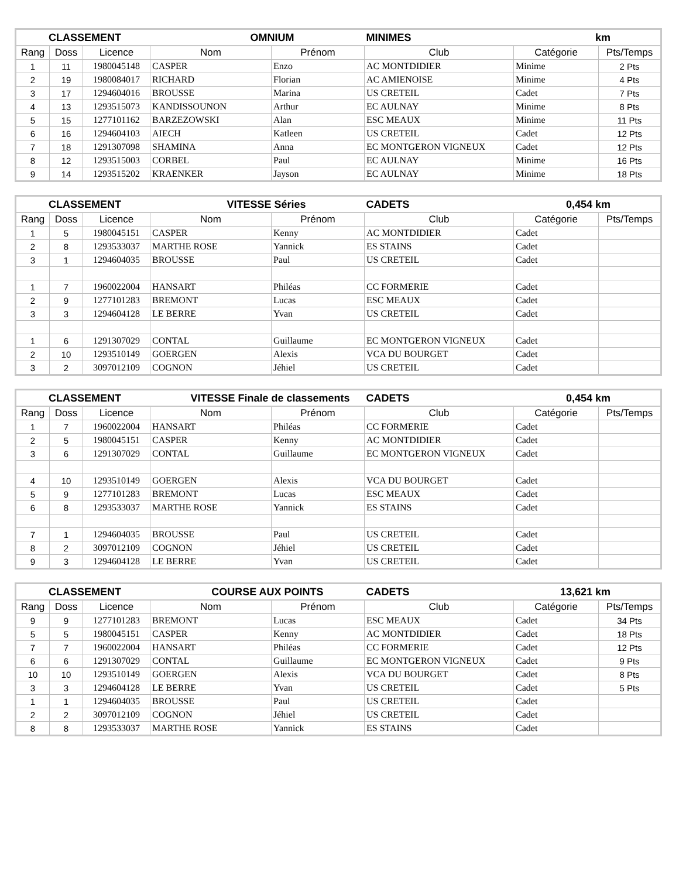| CLASSEMENT | | | OMNIUM | | MINIMES | km | |
| Rang | Doss | Licence | Nom | Prénom | Club | Catégorie | Pts/Temps |
| 1 | 11 | 1980045148 | CASPER | Enzo | AC MONTDIDIER | Minime | 2 Pts |
| 2 | 19 | 1980084017 | RICHARD | Florian | AC AMIENOISE | Minime | 4 Pts |
| 3 | 17 | 1294604016 | BROUSSE | Marina | US CRETEIL | Cadet | 7 Pts |
| 4 | 13 | 1293515073 | KANDISSOUNON | Arthur | EC AULNAY | Minime | 8 Pts |
| 5 | 15 | 1277101162 | BARZEZOWSKI | Alan | ESC MEAUX | Minime | 11 Pts |
| 6 | 16 | 1294604103 | AIECH | Katleen | US CRETEIL | Cadet | 12 Pts |
| 7 | 18 | 1291307098 | SHAMINA | Anna | EC MONTGERON VIGNEUX | Cadet | 12 Pts |
| 8 | 12 | 1293515003 | CORBEL | Paul | EC AULNAY | Minime | 16 Pts |
| 9 | 14 | 1293515202 | KRAENKER | Jayson | EC AULNAY | Minime | 18 Pts |
| CLASSEMENT | | | VITESSE Séries | | CADETS | 0,454 km | |
| Rang | Doss | Licence | Nom | Prénom | Club | Catégorie | Pts/Temps |
| 1 | 5 | 1980045151 | CASPER | Kenny | AC MONTDIDIER | Cadet | |
| 2 | 8 | 1293533037 | MARTHE ROSE | Yannick | ES STAINS | Cadet | |
| 3 | 1 | 1294604035 | BROUSSE | Paul | US CRETEIL | Cadet | |
| 1 | 7 | 1960022004 | HANSART | Philéas | CC FORMERIE | Cadet | |
| 2 | 9 | 1277101283 | BREMONT | Lucas | ESC MEAUX | Cadet | |
| 3 | 3 | 1294604128 | LE BERRE | Yvan | US CRETEIL | Cadet | |
| 1 | 6 | 1291307029 | CONTAL | Guillaume | EC MONTGERON VIGNEUX | Cadet | |
| 2 | 10 | 1293510149 | GOERGEN | Alexis | VCA DU BOURGET | Cadet | |
| 3 | 2 | 3097012109 | COGNON | Jéhiel | US CRETEIL | Cadet | |
| CLASSEMENT | | | VITESSE Finale de classements | | CADETS | 0,454 km | |
| Rang | Doss | Licence | Nom | Prénom | Club | Catégorie | Pts/Temps |
| 1 | 7 | 1960022004 | HANSART | Philéas | CC FORMERIE | Cadet | |
| 2 | 5 | 1980045151 | CASPER | Kenny | AC MONTDIDIER | Cadet | |
| 3 | 6 | 1291307029 | CONTAL | Guillaume | EC MONTGERON VIGNEUX | Cadet | |
| 4 | 10 | 1293510149 | GOERGEN | Alexis | VCA DU BOURGET | Cadet | |
| 5 | 9 | 1277101283 | BREMONT | Lucas | ESC MEAUX | Cadet | |
| 6 | 8 | 1293533037 | MARTHE ROSE | Yannick | ES STAINS | Cadet | |
| 7 | 1 | 1294604035 | BROUSSE | Paul | US CRETEIL | Cadet | |
| 8 | 2 | 3097012109 | COGNON | Jéhiel | US CRETEIL | Cadet | |
| 9 | 3 | 1294604128 | LE BERRE | Yvan | US CRETEIL | Cadet | |
| CLASSEMENT | | | COURSE AUX POINTS | | CADETS | 13,621 km | |
| Rang | Doss | Licence | Nom | Prénom | Club | Catégorie | Pts/Temps |
| 9 | 9 | 1277101283 | BREMONT | Lucas | ESC MEAUX | Cadet | 34 Pts |
| 5 | 5 | 1980045151 | CASPER | Kenny | AC MONTDIDIER | Cadet | 18 Pts |
| 7 | 7 | 1960022004 | HANSART | Philéas | CC FORMERIE | Cadet | 12 Pts |
| 6 | 6 | 1291307029 | CONTAL | Guillaume | EC MONTGERON VIGNEUX | Cadet | 9 Pts |
| 10 | 10 | 1293510149 | GOERGEN | Alexis | VCA DU BOURGET | Cadet | 8 Pts |
| 3 | 3 | 1294604128 | LE BERRE | Yvan | US CRETEIL | Cadet | 5 Pts |
| 1 | 1 | 1294604035 | BROUSSE | Paul | US CRETEIL | Cadet | |
| 2 | 2 | 3097012109 | COGNON | Jéhiel | US CRETEIL | Cadet | |
| 8 | 8 | 1293533037 | MARTHE ROSE | Yannick | ES STAINS | Cadet | |